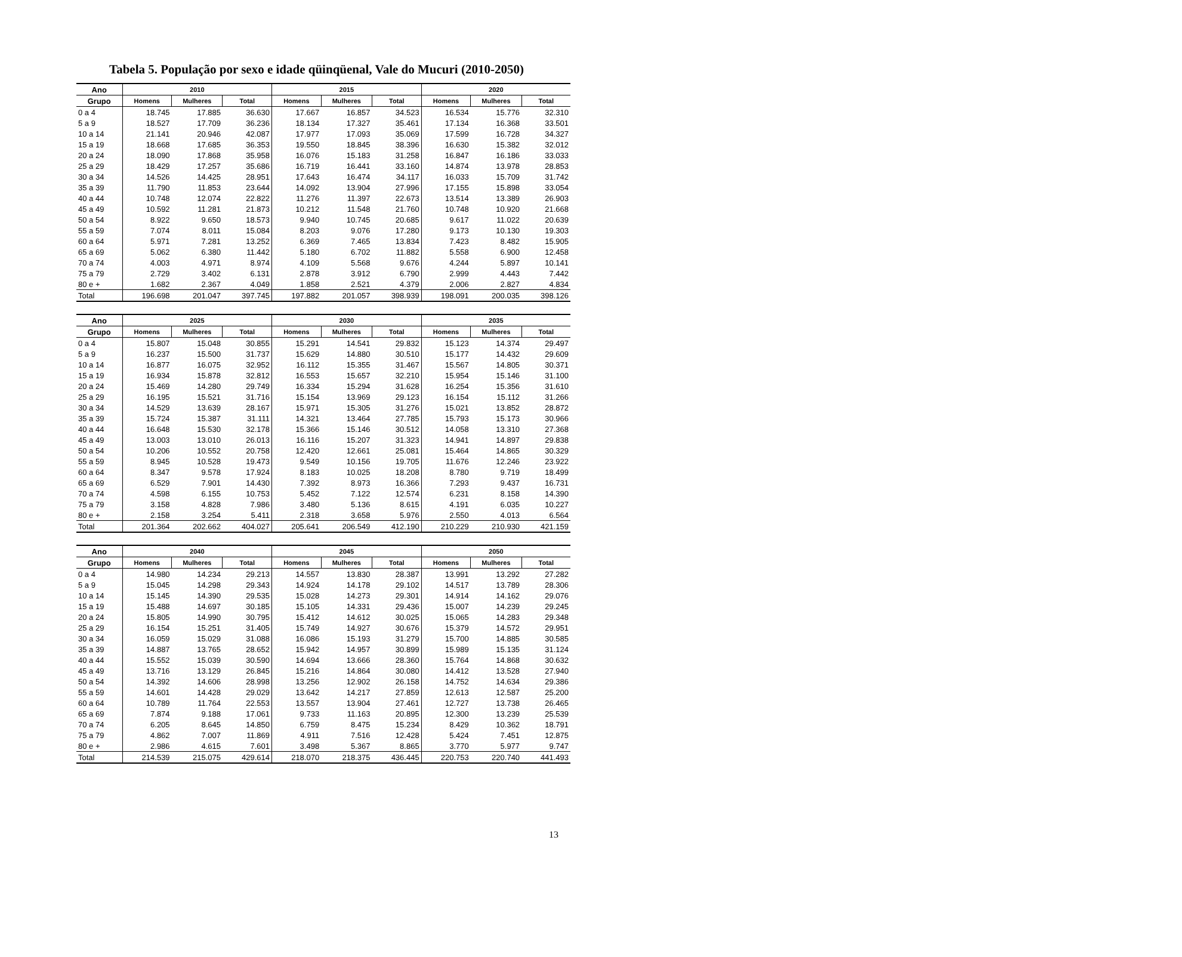Tabela 5. População por sexo e idade qüinqüenal, Vale do Mucuri (2010-2050)
| Ano | 2010 | | | 2015 | | | 2020 | | |
| --- | --- | --- | --- | --- | --- | --- | --- | --- | --- |
| Grupo | Homens | Mulheres | Total | Homens | Mulheres | Total | Homens | Mulheres | Total |
| 0 a 4 | 18.745 | 17.885 | 36.630 | 17.667 | 16.857 | 34.523 | 16.534 | 15.776 | 32.310 |
| 5 a 9 | 18.527 | 17.709 | 36.236 | 18.134 | 17.327 | 35.461 | 17.134 | 16.368 | 33.501 |
| 10 a 14 | 21.141 | 20.946 | 42.087 | 17.977 | 17.093 | 35.069 | 17.599 | 16.728 | 34.327 |
| 15 a 19 | 18.668 | 17.685 | 36.353 | 19.550 | 18.845 | 38.396 | 16.630 | 15.382 | 32.012 |
| 20 a 24 | 18.090 | 17.868 | 35.958 | 16.076 | 15.183 | 31.258 | 16.847 | 16.186 | 33.033 |
| 25 a 29 | 18.429 | 17.257 | 35.686 | 16.719 | 16.441 | 33.160 | 14.874 | 13.978 | 28.853 |
| 30 a 34 | 14.526 | 14.425 | 28.951 | 17.643 | 16.474 | 34.117 | 16.033 | 15.709 | 31.742 |
| 35 a 39 | 11.790 | 11.853 | 23.644 | 14.092 | 13.904 | 27.996 | 17.155 | 15.898 | 33.054 |
| 40 a 44 | 10.748 | 12.074 | 22.822 | 11.276 | 11.397 | 22.673 | 13.514 | 13.389 | 26.903 |
| 45 a 49 | 10.592 | 11.281 | 21.873 | 10.212 | 11.548 | 21.760 | 10.748 | 10.920 | 21.668 |
| 50 a 54 | 8.922 | 9.650 | 18.573 | 9.940 | 10.745 | 20.685 | 9.617 | 11.022 | 20.639 |
| 55 a 59 | 7.074 | 8.011 | 15.084 | 8.203 | 9.076 | 17.280 | 9.173 | 10.130 | 19.303 |
| 60 a 64 | 5.971 | 7.281 | 13.252 | 6.369 | 7.465 | 13.834 | 7.423 | 8.482 | 15.905 |
| 65 a 69 | 5.062 | 6.380 | 11.442 | 5.180 | 6.702 | 11.882 | 5.558 | 6.900 | 12.458 |
| 70 a 74 | 4.003 | 4.971 | 8.974 | 4.109 | 5.568 | 9.676 | 4.244 | 5.897 | 10.141 |
| 75 a 79 | 2.729 | 3.402 | 6.131 | 2.878 | 3.912 | 6.790 | 2.999 | 4.443 | 7.442 |
| 80 e + | 1.682 | 2.367 | 4.049 | 1.858 | 2.521 | 4.379 | 2.006 | 2.827 | 4.834 |
| Total | 196.698 | 201.047 | 397.745 | 197.882 | 201.057 | 398.939 | 198.091 | 200.035 | 398.126 |
| Ano | 2025 | | | 2030 | | | 2035 | | |
| --- | --- | --- | --- | --- | --- | --- | --- | --- | --- |
| Grupo | Homens | Mulheres | Total | Homens | Mulheres | Total | Homens | Mulheres | Total |
| 0 a 4 | 15.807 | 15.048 | 30.855 | 15.291 | 14.541 | 29.832 | 15.123 | 14.374 | 29.497 |
| 5 a 9 | 16.237 | 15.500 | 31.737 | 15.629 | 14.880 | 30.510 | 15.177 | 14.432 | 29.609 |
| 10 a 14 | 16.877 | 16.075 | 32.952 | 16.112 | 15.355 | 31.467 | 15.567 | 14.805 | 30.371 |
| 15 a 19 | 16.934 | 15.878 | 32.812 | 16.553 | 15.657 | 32.210 | 15.954 | 15.146 | 31.100 |
| 20 a 24 | 15.469 | 14.280 | 29.749 | 16.334 | 15.294 | 31.628 | 16.254 | 15.356 | 31.610 |
| 25 a 29 | 16.195 | 15.521 | 31.716 | 15.154 | 13.969 | 29.123 | 16.154 | 15.112 | 31.266 |
| 30 a 34 | 14.529 | 13.639 | 28.167 | 15.971 | 15.305 | 31.276 | 15.021 | 13.852 | 28.872 |
| 35 a 39 | 15.724 | 15.387 | 31.111 | 14.321 | 13.464 | 27.785 | 15.793 | 15.173 | 30.966 |
| 40 a 44 | 16.648 | 15.530 | 32.178 | 15.366 | 15.146 | 30.512 | 14.058 | 13.310 | 27.368 |
| 45 a 49 | 13.003 | 13.010 | 26.013 | 16.116 | 15.207 | 31.323 | 14.941 | 14.897 | 29.838 |
| 50 a 54 | 10.206 | 10.552 | 20.758 | 12.420 | 12.661 | 25.081 | 15.464 | 14.865 | 30.329 |
| 55 a 59 | 8.945 | 10.528 | 19.473 | 9.549 | 10.156 | 19.705 | 11.676 | 12.246 | 23.922 |
| 60 a 64 | 8.347 | 9.578 | 17.924 | 8.183 | 10.025 | 18.208 | 8.780 | 9.719 | 18.499 |
| 65 a 69 | 6.529 | 7.901 | 14.430 | 7.392 | 8.973 | 16.366 | 7.293 | 9.437 | 16.731 |
| 70 a 74 | 4.598 | 6.155 | 10.753 | 5.452 | 7.122 | 12.574 | 6.231 | 8.158 | 14.390 |
| 75 a 79 | 3.158 | 4.828 | 7.986 | 3.480 | 5.136 | 8.615 | 4.191 | 6.035 | 10.227 |
| 80 e + | 2.158 | 3.254 | 5.411 | 2.318 | 3.658 | 5.976 | 2.550 | 4.013 | 6.564 |
| Total | 201.364 | 202.662 | 404.027 | 205.641 | 206.549 | 412.190 | 210.229 | 210.930 | 421.159 |
| Ano | 2040 | | | 2045 | | | 2050 | | |
| --- | --- | --- | --- | --- | --- | --- | --- | --- | --- |
| Grupo | Homens | Mulheres | Total | Homens | Mulheres | Total | Homens | Mulheres | Total |
| 0 a 4 | 14.980 | 14.234 | 29.213 | 14.557 | 13.830 | 28.387 | 13.991 | 13.292 | 27.282 |
| 5 a 9 | 15.045 | 14.298 | 29.343 | 14.924 | 14.178 | 29.102 | 14.517 | 13.789 | 28.306 |
| 10 a 14 | 15.145 | 14.390 | 29.535 | 15.028 | 14.273 | 29.301 | 14.914 | 14.162 | 29.076 |
| 15 a 19 | 15.488 | 14.697 | 30.185 | 15.105 | 14.331 | 29.436 | 15.007 | 14.239 | 29.245 |
| 20 a 24 | 15.805 | 14.990 | 30.795 | 15.412 | 14.612 | 30.025 | 15.065 | 14.283 | 29.348 |
| 25 a 29 | 16.154 | 15.251 | 31.405 | 15.749 | 14.927 | 30.676 | 15.379 | 14.572 | 29.951 |
| 30 a 34 | 16.059 | 15.029 | 31.088 | 16.086 | 15.193 | 31.279 | 15.700 | 14.885 | 30.585 |
| 35 a 39 | 14.887 | 13.765 | 28.652 | 15.942 | 14.957 | 30.899 | 15.989 | 15.135 | 31.124 |
| 40 a 44 | 15.552 | 15.039 | 30.590 | 14.694 | 13.666 | 28.360 | 15.764 | 14.868 | 30.632 |
| 45 a 49 | 13.716 | 13.129 | 26.845 | 15.216 | 14.864 | 30.080 | 14.412 | 13.528 | 27.940 |
| 50 a 54 | 14.392 | 14.606 | 28.998 | 13.256 | 12.902 | 26.158 | 14.752 | 14.634 | 29.386 |
| 55 a 59 | 14.601 | 14.428 | 29.029 | 13.642 | 14.217 | 27.859 | 12.613 | 12.587 | 25.200 |
| 60 a 64 | 10.789 | 11.764 | 22.553 | 13.557 | 13.904 | 27.461 | 12.727 | 13.738 | 26.465 |
| 65 a 69 | 7.874 | 9.188 | 17.061 | 9.733 | 11.163 | 20.895 | 12.300 | 13.239 | 25.539 |
| 70 a 74 | 6.205 | 8.645 | 14.850 | 6.759 | 8.475 | 15.234 | 8.429 | 10.362 | 18.791 |
| 75 a 79 | 4.862 | 7.007 | 11.869 | 4.911 | 7.516 | 12.428 | 5.424 | 7.451 | 12.875 |
| 80 e + | 2.986 | 4.615 | 7.601 | 3.498 | 5.367 | 8.865 | 3.770 | 5.977 | 9.747 |
| Total | 214.539 | 215.075 | 429.614 | 218.070 | 218.375 | 436.445 | 220.753 | 220.740 | 441.493 |
13